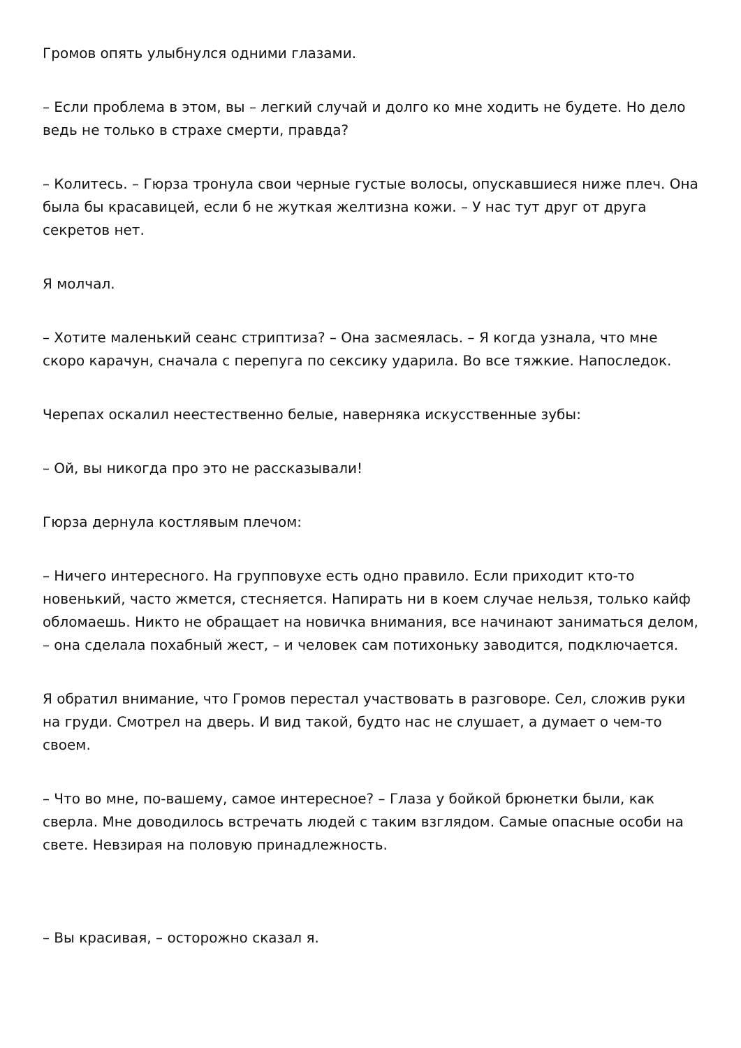Громов опять улыбнулся одними глазами.
– Если проблема в этом, вы – легкий случай и долго ко мне ходить не будете. Но дело ведь не только в страхе смерти, правда?
– Колитесь. – Гюрза тронула свои черные густые волосы, опускавшиеся ниже плеч. Она была бы красавицей, если б не жуткая желтизна кожи. – У нас тут друг от друга секретов нет.
Я молчал.
– Хотите маленький сеанс стриптиза? – Она засмеялась. – Я когда узнала, что мне скоро карачун, сначала с перепуга по сексику ударила. Во все тяжкие. Напоследок.
Черепах оскалил неестественно белые, наверняка искусственные зубы:
– Ой, вы никогда про это не рассказывали!
Гюрза дернула костлявым плечом:
– Ничего интересного. На групповухе есть одно правило. Если приходит кто-то новенький, часто жмется, стесняется. Напирать ни в коем случае нельзя, только кайф обломаешь. Никто не обращает на новичка внимания, все начинают заниматься делом, – она сделала похабный жест, – и человек сам потихоньку заводится, подключается.
Я обратил внимание, что Громов перестал участвовать в разговоре. Сел, сложив руки на груди. Смотрел на дверь. И вид такой, будто нас не слушает, а думает о чем-то своем.
– Что во мне, по-вашему, самое интересное? – Глаза у бойкой брюнетки были, как сверла. Мне доводилось встречать людей с таким взглядом. Самые опасные особи на свете. Невзирая на половую принадлежность.
– Вы красивая, – осторожно сказал я.